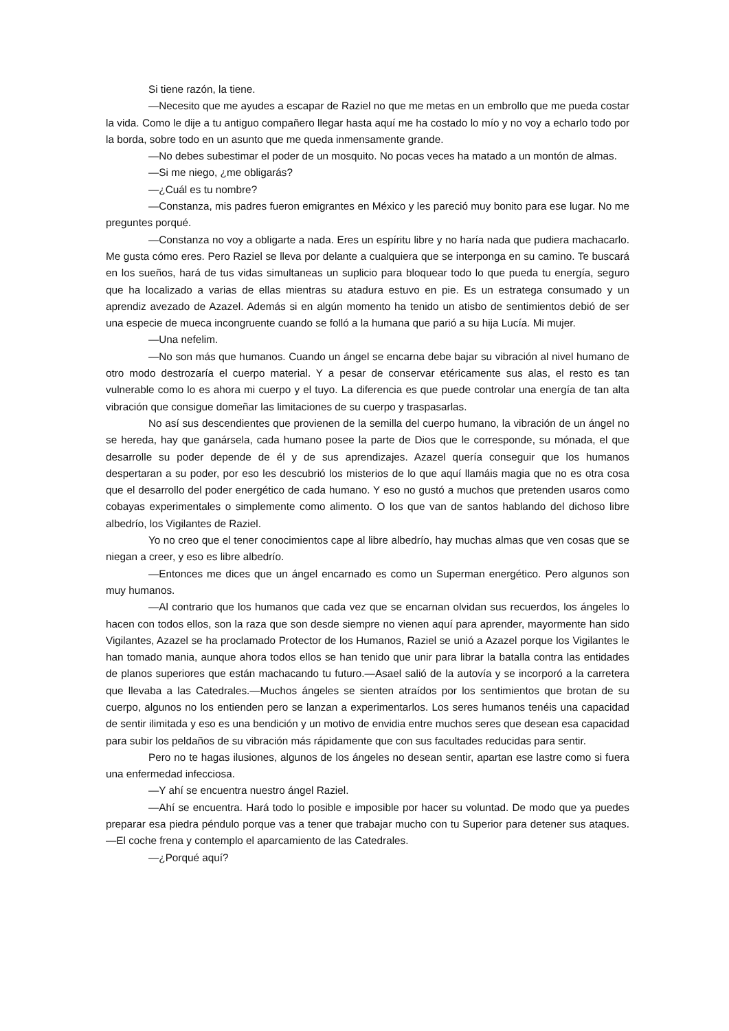Si tiene razón, la tiene.
—Necesito que me ayudes a escapar de Raziel no que me metas en un embrollo que me pueda costar la vida. Como le dije a tu antiguo compañero llegar hasta aquí me ha costado lo mío y no voy a echarlo todo por la borda, sobre todo en un asunto que me queda inmensamente grande.
—No debes subestimar el poder de un mosquito. No pocas veces ha matado a un montón de almas.
—Si me niego, ¿me obligarás?
—¿Cuál es tu nombre?
—Constanza, mis padres fueron emigrantes en México y les pareció muy bonito para ese lugar. No me preguntes porqué.
—Constanza no voy a obligarte a nada. Eres un espíritu libre y no haría nada que pudiera machacarlo. Me gusta cómo eres. Pero Raziel se lleva por delante a cualquiera que se interponga en su camino. Te buscará en los sueños, hará de tus vidas simultaneas un suplicio para bloquear todo lo que pueda tu energía, seguro que ha localizado a varias de ellas mientras su atadura estuvo en pie. Es un estratega consumado y un aprendiz avezado de Azazel. Además si en algún momento ha tenido un atisbo de sentimientos debió de ser una especie de mueca incongruente cuando se folló a la humana que parió a su hija Lucía. Mi mujer.
—Una nefelim.
—No son más que humanos. Cuando un ángel se encarna debe bajar su vibración al nivel humano de otro modo destrozaría el cuerpo material. Y a pesar de conservar etéricamente sus alas, el resto es tan vulnerable como lo es ahora mi cuerpo y el tuyo. La diferencia es que puede controlar una energía de tan alta vibración que consigue domeñar las limitaciones de su cuerpo y traspasarlas.
No así sus descendientes que provienen de la semilla del cuerpo humano, la vibración de un ángel no se hereda, hay que ganársela, cada humano posee la parte de Dios que le corresponde, su mónada, el que desarrolle su poder depende de él y de sus aprendizajes. Azazel quería conseguir que los humanos despertaran a su poder, por eso les descubrió los misterios de lo que aquí llamáis magia que no es otra cosa que el desarrollo del poder energético de cada humano. Y eso no gustó a muchos que pretenden usaros como cobayas experimentales o simplemente como alimento. O los que van de santos hablando del dichoso libre albedrío, los Vigilantes de Raziel.
Yo no creo que el tener conocimientos cape al libre albedrío, hay muchas almas que ven cosas que se niegan a creer, y eso es libre albedrío.
—Entonces me dices que un ángel encarnado es como un Superman energético. Pero algunos son muy humanos.
—Al contrario que los humanos que cada vez que se encarnan olvidan sus recuerdos, los ángeles lo hacen con todos ellos, son la raza que son desde siempre no vienen aquí para aprender, mayormente han sido Vigilantes, Azazel se ha proclamado Protector de los Humanos, Raziel se unió a Azazel porque los Vigilantes le han tomado mania, aunque ahora todos ellos se han tenido que unir para librar la batalla contra las entidades de planos superiores que están machacando tu futuro.—Asael salió de la autovía y se incorporó a la carretera que llevaba a las Catedrales.—Muchos ángeles se sienten atraídos por los sentimientos que brotan de su cuerpo, algunos no los entienden pero se lanzan a experimentarlos. Los seres humanos tenéis una capacidad de sentir ilimitada y eso es una bendición y un motivo de envidia entre muchos seres que desean esa capacidad para subir los peldaños de su vibración más rápidamente que con sus facultades reducidas para sentir.
Pero no te hagas ilusiones, algunos de los ángeles no desean sentir, apartan ese lastre como si fuera una enfermedad infecciosa.
—Y ahí se encuentra nuestro ángel Raziel.
—Ahí se encuentra. Hará todo lo posible e imposible por hacer su voluntad. De modo que ya puedes preparar esa piedra péndulo porque vas a tener que trabajar mucho con tu Superior para detener sus ataques.—El coche frena y contemplo el aparcamiento de las Catedrales.
—¿Porqué aquí?